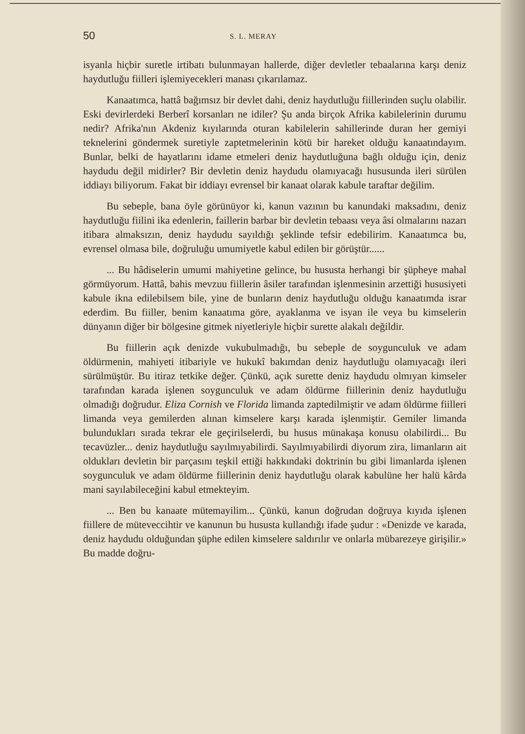50 S. L. MERAY
isyanla hiçbir suretle irtibatı bulunmayan hallerde, diğer devletler tebaalarına karşı deniz haydutluğu fiilleri işlemiyecekleri manası çıkarılamaz.
Kanaatımca, hattâ bağımsız bir devlet dahi, deniz haydutluğu fiillerinden suçlu olabilir. Eski devirlerdeki Berberî korsanları ne idiler? Şu anda birçok Afrika kabilelerinin durumu nedir? Afrika'nın Akdeniz kıyılarında oturan kabilelerin sahillerinde duran her gemiyi teknelerini göndermek suretiyle zaptetmelerinin kötü bir hareket olduğu kanaatındayım. Bunlar, belki de hayatlarını idame etmeleri deniz haydutluğuna bağlı olduğu için, deniz haydudu değil midirler? Bir devletin deniz haydudu olamıyacağı hususunda ileri sürülen iddiayı biliyorum. Fakat bir iddiayı evrensel bir kanaat olarak kabule taraftar değilim.
Bu sebeple, bana öyle görünüyor ki, kanun vazının bu kanundaki maksadını, deniz haydutluğu fiilini ika edenlerin, faillerin barbar bir devletin tebaası veya âsi olmalarını nazarı itibara almaksızın, deniz haydudu sayıldığı şeklinde tefsir edebilirim. Kanaatımca bu, evrensel olmasa bile, doğruluğu umumiyetle kabul edilen bir görüştür......
... Bu hâdiselerin umumi mahiyetine gelince, bu hususta herhangi bir şüpheye mahal görmüyorum. Hattâ, bahis mevzuu fiillerin âsiler tarafından işlenmesinin arzettiği hususiyeti kabule ikna edilebilsem bile, yine de bunların deniz haydutluğu olduğu kanaatımda israr ederdim. Bu fiiller, benim kanaatıma göre, ayaklanma ve isyan ile veya bu kimselerin dünyanın diğer bir bölgesine gitmek niyetleriyle hiçbir surette alakalı değildir.
Bu fiillerin açık denizde vukubulmadığı, bu sebeple de soygunculuk ve adam öldürmenin, mahiyeti itibariyle ve hukukî bakımdan deniz haydutluğu olamıyacağı ileri sürülmüştür. Bu itiraz tetkike değer. Çünkü, açık surette deniz haydudu olmıyan kimseler tarafından karada işlenen soygunculuk ve adam öldürme fiillerinin deniz haydutluğu olmadığı doğrudur. Eliza Cornish ve Florida limanda zaptedilmiştir ve adam öldürme fiilleri limanda veya gemilerden alınan kimselere karşı karada işlenmiştir. Gemiler limanda bulundukları sırada tekrar ele geçirilselerdi, bu husus münakaşa konusu olabilirdi... Bu tecavüzler... deniz haydutluğu sayılmıyabilirdi. Sayılmıyabilirdi diyorum zira, limanların ait oldukları devletin bir parçasını teşkil ettiği hakkındaki doktrinin bu gibi limanlarda işlenen soygunculuk ve adam öldürme fiillerinin deniz haydutluğu olarak kabulüne her halü kârda mani sayılabileceğini kabul etmekteyim.
... Ben bu kanaate mütemayilim... Çünkü, kanun doğrudan doğruya kıyıda işlenen fiillere de müteveccihtir ve kanunun bu hususta kullandığı ifade şudur : «Denizde ve karada, deniz haydudu olduğundan şüphe edilen kimselere saldırılır ve onlarla mübarezeye girişilir.» Bu madde doğru-